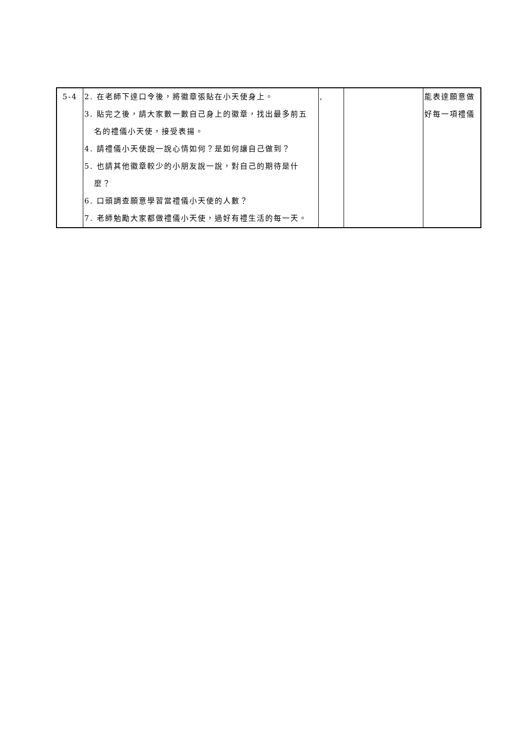| 5-4 | 2. 在老師下達口令後，將徽章張貼在小天使身上。 3. 貼完之後，請大家數一數自己身上的徽章，找出最多前五 名的禮儀小天使，接受表揚。 4. 請禮儀小天使說一說心情如何？是如何讓自己做到？ 5. 也請其他徽章較少的小朋友說一說，對自己的期待是什 麼？ 6. 口頭調查願意學習當禮儀小天使的人數？ 7. 老師勉勵大家都做禮儀小天使，過好有禮生活的每一天。 | , | | 能表達願意做 好每一項禮儀 |